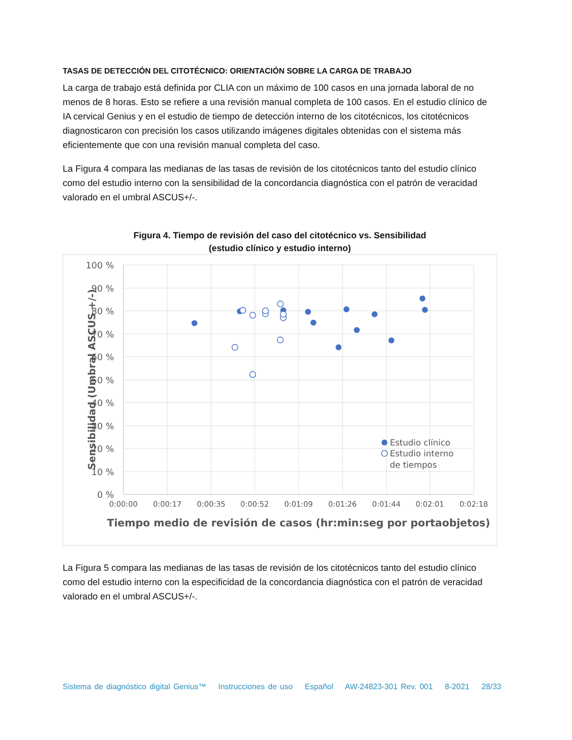TASAS DE DETECCIÓN DEL CITOTÉCNICO: ORIENTACIÓN SOBRE LA CARGA DE TRABAJO
La carga de trabajo está definida por CLIA con un máximo de 100 casos en una jornada laboral de no menos de 8 horas. Esto se refiere a una revisión manual completa de 100 casos. En el estudio clínico de IA cervical Genius y en el estudio de tiempo de detección interno de los citotécnicos, los citotécnicos diagnosticaron con precisión los casos utilizando imágenes digitales obtenidas con el sistema más eficientemente que con una revisión manual completa del caso.
La Figura 4 compara las medianas de las tasas de revisión de los citotécnicos tanto del estudio clínico como del estudio interno con la sensibilidad de la concordancia diagnóstica con el patrón de veracidad valorado en el umbral ASCUS+/-.
Figura 4. Tiempo de revisión del caso del citotécnico vs. Sensibilidad
(estudio clínico y estudio interno)
100 %
90 %
80 %
70 %
60 %
50 %
40 %
30 %
20 %
10 %
0 %
0:00:00
0:00:17
0:00:35
0:00:52
0:01:09
0:01:26
0:01:44
0:02:01
0:02:18
Tiempo medio de revisión de casos (hr:min:seg por portaobjetos)
Sensibilidad (Umbral ASCUS +/-)
Estudio clínico
Estudio interno
de tiempos
La Figura 5 compara las medianas de las tasas de revisión de los citotécnicos tanto del estudio clínico como del estudio interno con la especificidad de la concordancia diagnóstica con el patrón de veracidad valorado en el umbral ASCUS+/-.
Sistema de diagnóstico digital Genius™ Instrucciones de uso Español AW-24823-301 Rev. 001 8-2021 28/33